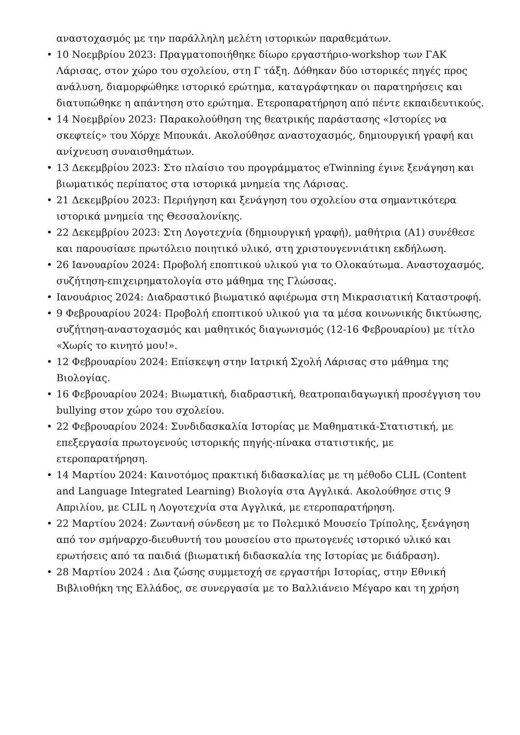αναστοχασμός με την παράλληλη μελέτη ιστορικών παραθεμάτων.
• 10 Νοεμβρίου 2023: Πραγματοποιήθηκε δίωρο εργαστήριο-workshop των ΓΑΚ Λάρισας, στον χώρο του σχολείου, στη Γ τάξη. Δόθηκαν δύο ιστορικές πηγές προς ανάλυση, διαμορφώθηκε ιστορικό ερώτημα, καταγράφτηκαν οι παρατηρήσεις και διατυπώθηκε η απάντηση στο ερώτημα. Ετεροπαρατήρηση από πέντε εκπαιδευτικούς.
• 14 Νοεμβρίου 2023: Παρακολούθηση της θεατρικής παράστασης «Ιστορίες να σκεφτείς» του Χόρχε Μπουκάι. Ακολούθησε αναστοχασμός, δημιουργική γραφή και ανίχνευση συναισθημάτων.
• 13 Δεκεμβρίου 2023: Στο πλαίσιο του προγράμματος eTwinning έγινε ξενάγηση και βιωματικός περίπατος στα ιστορικά μνημεία της Λάρισας.
• 21 Δεκεμβρίου 2023: Περιήγηση και ξενάγηση του σχολείου στα σημαντικότερα ιστορικά μνημεία της Θεσσαλονίκης.
• 22 Δεκεμβρίου 2023: Στη Λογοτεχνία (δημιουργική γραφή), μαθήτρια (Α1) συνέθεσε και παρουσίασε πρωτόλειο ποιητικό υλικό, στη χριστουγεννιάτικη εκδήλωση.
• 26 Ιανουαρίου 2024: Προβολή εποπτικού υλικού για το Ολοκαύτωμα. Αναστοχασμός, συζήτηση-επιχειρηματολογία στο μάθημα της Γλώσσας.
• Ιανουάριος 2024: Διαδραστικό βιωματικό αφιέρωμα στη Μικρασιατική Καταστροφή.
• 9 Φεβρουαρίου 2024: Προβολή εποπτικού υλικού για τα μέσα κοινωνικής δικτύωσης, συζήτηση-αναστοχασμός και μαθητικός διαγωνισμός (12-16 Φεβρουαρίου) με τίτλο «Χωρίς το κινητό μου!».
• 12 Φεβρουαρίου 2024: Επίσκεψη στην Ιατρική Σχολή Λάρισας στο μάθημα της Βιολογίας.
• 16 Φεβρουαρίου 2024: Βιωματική, διαδραστική, θεατροπαιδαγωγική προσέγγιση του bullying στον χώρο του σχολείου.
• 22 Φεβρουαρίου 2024: Συνδιδασκαλία Ιστορίας με Μαθηματικά-Στατιστική, με επεξεργασία πρωτογενούς ιστορικής πηγής-πίνακα στατιστικής, με ετεροπαρατήρηση.
• 14 Μαρτίου 2024: Καινοτόμος πρακτική διδασκαλίας με τη μέθοδο CLIL (Content and Language Integrated Learning) Βιολογία στα Αγγλικά. Ακολούθησε στις 9 Απριλίου, με CLIL η Λογοτεχνία στα Αγγλικά, με ετεροπαρατήρηση.
• 22 Μαρτίου 2024: Ζωντανή σύνδεση με το Πολεμικό Μουσείο Τρίπολης, ξενάγηση από τον σμήναρχο-διευθυντή του μουσείου στο πρωτογενές ιστορικό υλικό και ερωτήσεις από τα παιδιά (βιωματική διδασκαλία της Ιστορίας με διάδραση).
• 28 Μαρτίου 2024 : Δια ζώσης συμμετοχή σε εργαστήρι Ιστορίας, στην Εθνική Βιβλιοθήκη της Ελλάδος, σε συνεργασία με το Βαλλιάνειο Μέγαρο και τη χρήση